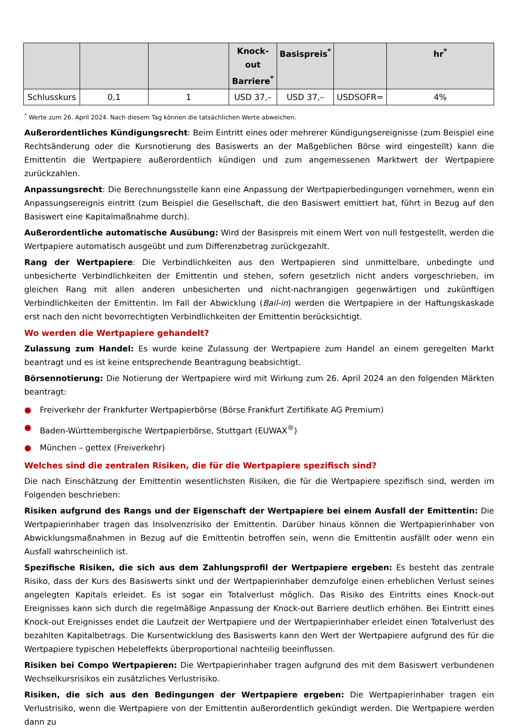| | | | Knock-out Barriere<sup>*</sup> | Basispreis<sup>*</sup> | | hr<sup>*</sup> |
| --- | --- | --- | --- | --- | --- | --- |
| Schlusskurs | 0,1 | 1 | USD 37,– | USD 37,– | USDSOFR= | 4% |
<sup>*</sup> Werte zum 26. April 2024. Nach diesem Tag können die tatsächlichen Werte abweichen.
Außerordentliches Kündigungsrecht: Beim Eintritt eines oder mehrerer Kündigungsereignisse (zum Beispiel eine Rechtsänderung oder die Kursnotierung des Basiswerts an der Maßgeblichen Börse wird eingestellt) kann die Emittentin die Wertpapiere außerordentlich kündigen und zum angemessenen Marktwert der Wertpapiere zurückzahlen.
Anpassungsrecht: Die Berechnungsstelle kann eine Anpassung der Wertpapierbedingungen vornehmen, wenn ein Anpassungsereignis eintritt (zum Beispiel die Gesellschaft, die den Basiswert emittiert hat, führt in Bezug auf den Basiswert eine Kapitalmaßnahme durch).
Außerordentliche automatische Ausübung: Wird der Basispreis mit einem Wert von null festgestellt, werden die Wertpapiere automatisch ausgeübt und zum Differenzbetrag zurückgezahlt.
Rang der Wertpapiere: Die Verbindlichkeiten aus den Wertpapieren sind unmittelbare, unbedingte und unbesicherte Verbindlichkeiten der Emittentin und stehen, sofern gesetzlich nicht anders vorgeschrieben, im gleichen Rang mit allen anderen unbesicherten und nicht-nachrangigen gegenwärtigen und zukünftigen Verbindlichkeiten der Emittentin. Im Fall der Abwicklung (Bail-in) werden die Wertpapiere in der Haftungskaskade erst nach den nicht bevorrechtigten Verbindlichkeiten der Emittentin berücksichtigt.
Wo werden die Wertpapiere gehandelt?
Zulassung zum Handel: Es wurde keine Zulassung der Wertpapiere zum Handel an einem geregelten Markt beantragt und es ist keine entsprechende Beantragung beabsichtigt.
Börsennotierung: Die Notierung der Wertpapiere wird mit Wirkung zum 26. April 2024 an den folgenden Märkten beantragt:
● Freiverkehr der Frankfurter Wertpapierbörse (Börse Frankfurt Zertifikate AG Premium)
● Baden-Württembergische Wertpapierbörse, Stuttgart (EUWAX<sup>®</sup>)
● München – gettex (Freiverkehr)
Welches sind die zentralen Risiken, die für die Wertpapiere spezifisch sind?
Die nach Einschätzung der Emittentin wesentlichsten Risiken, die für die Wertpapiere spezifisch sind, werden im Folgenden beschrieben:
Risiken aufgrund des Rangs und der Eigenschaft der Wertpapiere bei einem Ausfall der Emittentin: Die Wertpapierinhaber tragen das Insolvenzrisiko der Emittentin. Darüber hinaus können die Wertpapierinhaber von Abwicklungsmaßnahmen in Bezug auf die Emittentin betroffen sein, wenn die Emittentin ausfällt oder wenn ein Ausfall wahrscheinlich ist.
Spezifische Risiken, die sich aus dem Zahlungsprofil der Wertpapiere ergeben: Es besteht das zentrale Risiko, dass der Kurs des Basiswerts sinkt und der Wertpapierinhaber demzufolge einen erheblichen Verlust seines angelegten Kapitals erleidet. Es ist sogar ein Totalverlust möglich. Das Risiko des Eintritts eines Knock-out Ereignisses kann sich durch die regelmäßige Anpassung der Knock-out Barriere deutlich erhöhen. Bei Eintritt eines Knock-out Ereignisses endet die Laufzeit der Wertpapiere und der Wertpapierinhaber erleidet einen Totalverlust des bezahlten Kapitalbetrags. Die Kursentwicklung des Basiswerts kann den Wert der Wertpapiere aufgrund des für die Wertpapiere typischen Hebeleffekts überproportional nachteilig beeinflussen.
Risiken bei Compo Wertpapieren: Die Wertpapierinhaber tragen aufgrund des mit dem Basiswert verbundenen Wechselkursrisikos ein zusätzliches Verlustrisiko.
Risiken, die sich aus den Bedingungen der Wertpapiere ergeben: Die Wertpapierinhaber tragen ein Verlustrisiko, wenn die Wertpapiere von der Emittentin außerordentlich gekündigt werden. Die Wertpapiere werden dann zu